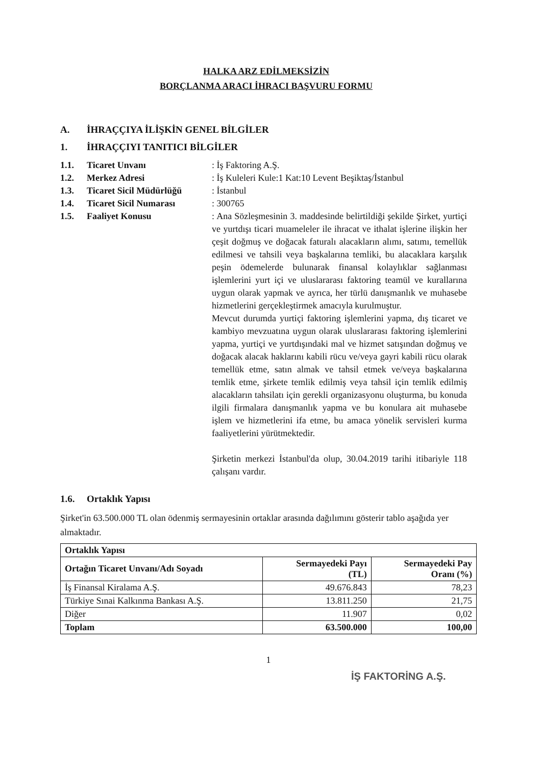HALKA ARZ EDİLMEKSİZİN
BORÇLANMA ARACI İHRACI BAŞVURU FORMU
A. İHRAÇÇIYA İLİŞKİN GENEL BİLGİLER
1. İHRAÇÇIYI TANITICI BİLGİLER
1.1. Ticaret Unvanı : İş Faktoring A.Ş.
1.2. Merkez Adresi : İş Kuleleri Kule:1 Kat:10 Levent Beşiktaş/İstanbul
1.3. Ticaret Sicil Müdürlüğü
: İstanbul
1.4. Ticaret Sicil Numarası : 300765
1.5. Faaliyet Konusu : Ana Sözleşmesinin 3. maddesinde belirtildiği şekilde Şirket, yurtiçi ve yurtdışı ticari muameleler ile ihracat ve ithalat işlerine ilişkin her çeşit doğmuş ve doğacak faturalı alacakların alımı, satımı, temellük edilmesi ve tahsili veya başkalarına temliki, bu alacaklara karşılık peşin ödemelerde bulunarak finansal kolaylıklar sağlanması işlemlerini yurt içi ve uluslararası faktoring teamül ve kurallarına uygun olarak yapmak ve ayrıca, her türlü danışmanlık ve muhasebe hizmetlerini gerçekleştirmek amacıyla kurulmuştur.
Mevcut durumda yurtiçi faktoring işlemlerini yapma, dış ticaret ve kambiyo mevzuatına uygun olarak uluslararası faktoring işlemlerini yapma, yurtiçi ve yurtdışındaki mal ve hizmet satışından doğmuş ve doğacak alacak haklarını kabili rücu ve/veya gayri kabili rücu olarak temellük etme, satın almak ve tahsil etmek ve/veya başkalarına temlik etme, şirkete temlik edilmiş veya tahsil için temlik edilmiş alacakların tahsilatı için gerekli organizasyonu oluşturma, bu konuda ilgili firmalara danışmanlık yapma ve bu konulara ait muhasebe işlem ve hizmetlerini ifa etme, bu amaca yönelik servisleri kurma faaliyetlerini yürütmektedir.
Şirketin merkezi İstanbul'da olup, 30.04.2019 tarihi itibariyle 118 çalışanı vardır.
1.6. Ortaklık Yapısı
Şirket'in 63.500.000 TL olan ödenmiş sermayesinin ortaklar arasında dağılımını gösterir tablo aşağıda yer almaktadır.
| Ortaklık Yapısı | | |
| --- | --- | --- |
| Ortağın Ticaret Unvanı/Adı Soyadı | Sermayedeki Payı (TL) | Sermayedeki Pay Oranı (%) |
| İş Finansal Kiralama A.Ş. | 49.676.843 | 78,23 |
| Türkiye Sınai Kalkınma Bankası A.Ş. | 13.811.250 | 21,75 |
| Diğer | 11.907 | 0,02 |
| Toplam | 63.500.000 | 100,00 |
1
İŞ FAKTORİNG A.Ş.